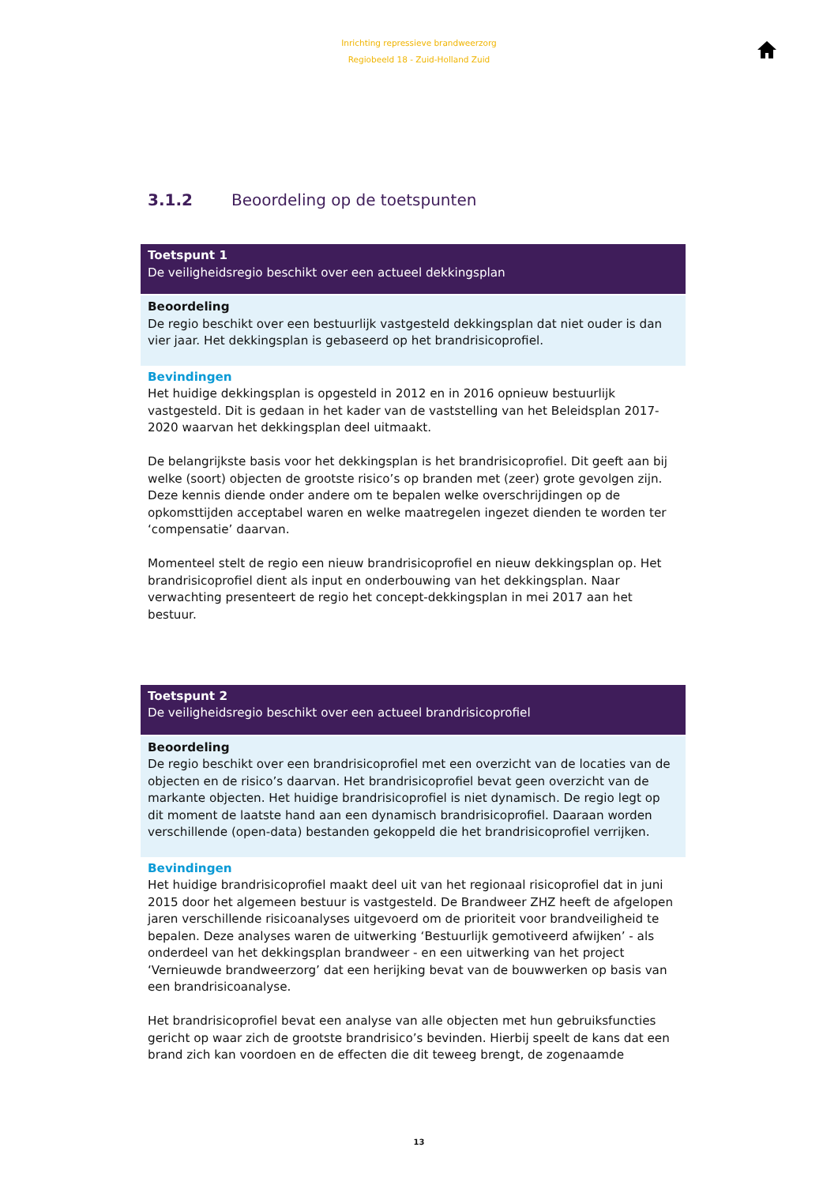Inrichting repressieve brandweerzorg
Regiobeeld 18 - Zuid-Holland Zuid
3.1.2 Beoordeling op de toetspunten
Toetspunt 1
De veiligheidsregio beschikt over een actueel dekkingsplan
Beoordeling
De regio beschikt over een bestuurlijk vastgesteld dekkingsplan dat niet ouder is dan vier jaar. Het dekkingsplan is gebaseerd op het brandrisicoprofiel.
Bevindingen
Het huidige dekkingsplan is opgesteld in 2012 en in 2016 opnieuw bestuurlijk vastgesteld. Dit is gedaan in het kader van de vaststelling van het Beleidsplan 2017-2020 waarvan het dekkingsplan deel uitmaakt.
De belangrijkste basis voor het dekkingsplan is het brandrisicoprofiel. Dit geeft aan bij welke (soort) objecten de grootste risico’s op branden met (zeer) grote gevolgen zijn. Deze kennis diende onder andere om te bepalen welke overschrijdingen op de opkomsttijden acceptabel waren en welke maatregelen ingezet dienden te worden ter ‘compensatie’ daarvan.
Momenteel stelt de regio een nieuw brandrisicoprofiel en nieuw dekkingsplan op. Het brandrisicoprofiel dient als input en onderbouwing van het dekkingsplan. Naar verwachting presenteert de regio het concept-dekkingsplan in mei 2017 aan het bestuur.
Toetspunt 2
De veiligheidsregio beschikt over een actueel brandrisicoprofiel
Beoordeling
De regio beschikt over een brandrisicoprofiel met een overzicht van de locaties van de objecten en de risico’s daarvan. Het brandrisicoprofiel bevat geen overzicht van de markante objecten. Het huidige brandrisicoprofiel is niet dynamisch. De regio legt op dit moment de laatste hand aan een dynamisch brandrisicoprofiel. Daaraan worden verschillende (open-data) bestanden gekoppeld die het brandrisicoprofiel verrijken.
Bevindingen
Het huidige brandrisicoprofiel maakt deel uit van het regionaal risicoprofiel dat in juni 2015 door het algemeen bestuur is vastgesteld. De Brandweer ZHZ heeft de afgelopen jaren verschillende risicoanalyses uitgevoerd om de prioriteit voor brandveiligheid te bepalen. Deze analyses waren de uitwerking ‘Bestuurlijk gemotiveerd afwijken’ - als onderdeel van het dekkingsplan brandweer - en een uitwerking van het project ‘Vernieuwde brandweerzorg’ dat een herijking bevat van de bouwwerken op basis van een brandrisicoanalyse.
Het brandrisicoprofiel bevat een analyse van alle objecten met hun gebruiksfuncties gericht op waar zich de grootste brandrisico’s bevinden. Hierbij speelt de kans dat een brand zich kan voordoen en de effecten die dit teweeg brengt, de zogenaamde
13